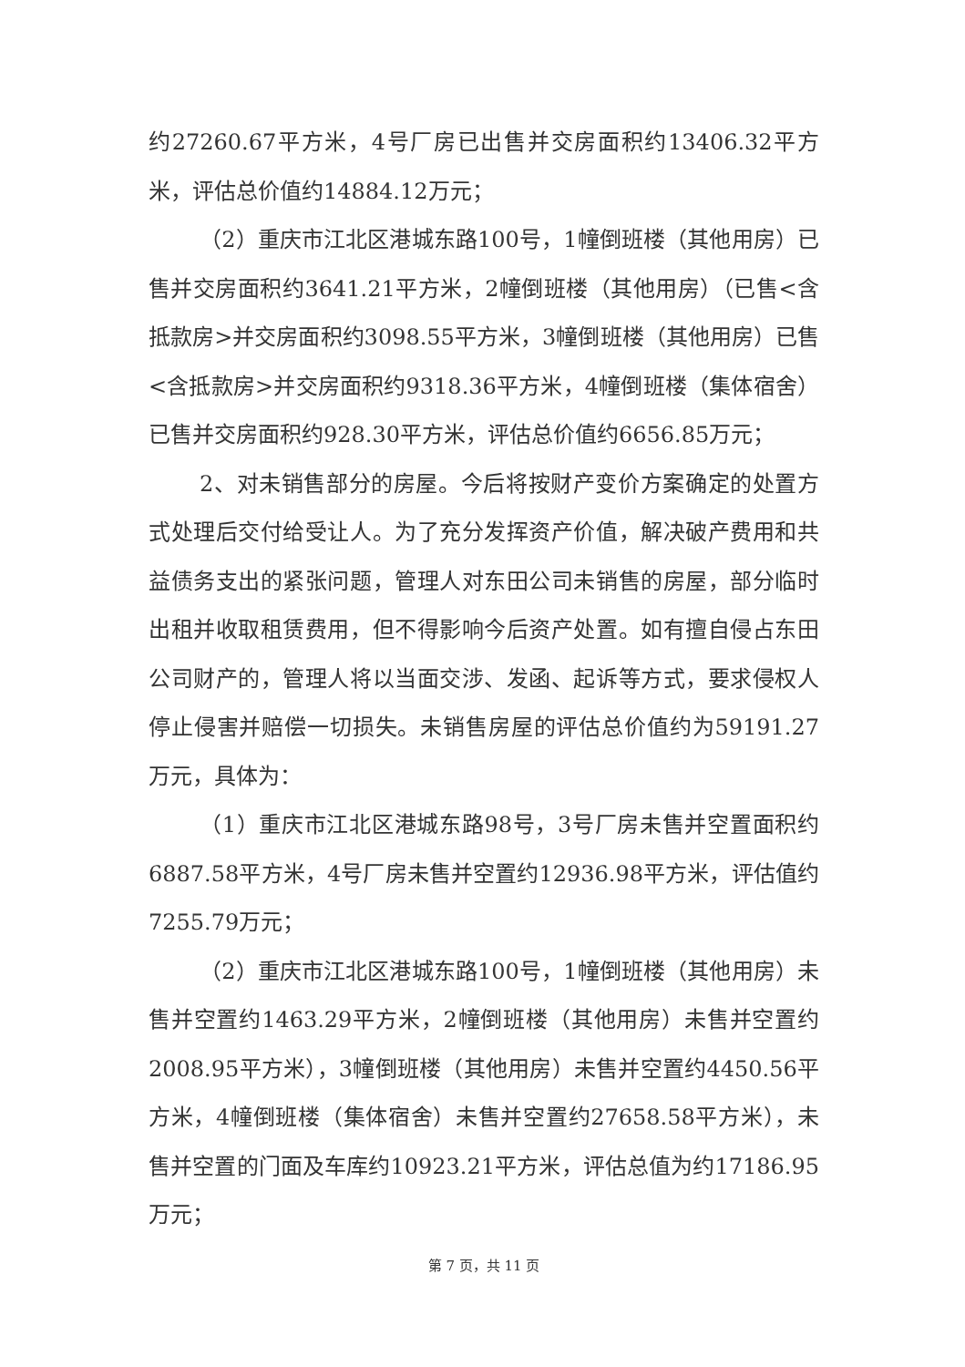约27260.67平方米，4号厂房已出售并交房面积约13406.32平方米，评估总价值约14884.12万元；
（2）重庆市江北区港城东路100号，1幢倒班楼（其他用房）已售并交房面积约3641.21平方米，2幢倒班楼（其他用房）（已售<含抵款房>并交房面积约3098.55平方米，3幢倒班楼（其他用房）已售<含抵款房>并交房面积约9318.36平方米，4幢倒班楼（集体宿舍）已售并交房面积约928.30平方米，评估总价值约6656.85万元；
2、对未销售部分的房屋。今后将按财产变价方案确定的处置方式处理后交付给受让人。为了充分发挥资产价值，解决破产费用和共益债务支出的紧张问题，管理人对东田公司未销售的房屋，部分临时出租并收取租赁费用，但不得影响今后资产处置。如有擅自侵占东田公司财产的，管理人将以当面交涉、发函、起诉等方式，要求侵权人停止侵害并赔偿一切损失。未销售房屋的评估总价值约为59191.27万元，具体为：
（1）重庆市江北区港城东路98号，3号厂房未售并空置面积约6887.58平方米，4号厂房未售并空置约12936.98平方米，评估值约7255.79万元；
（2）重庆市江北区港城东路100号，1幢倒班楼（其他用房）未售并空置约1463.29平方米，2幢倒班楼（其他用房）未售并空置约2008.95平方米），3幢倒班楼（其他用房）未售并空置约4450.56平方米，4幢倒班楼（集体宿舍）未售并空置约27658.58平方米），未售并空置的门面及车库约10923.21平方米，评估总值为约17186.95万元；
第 7 页，共 11 页